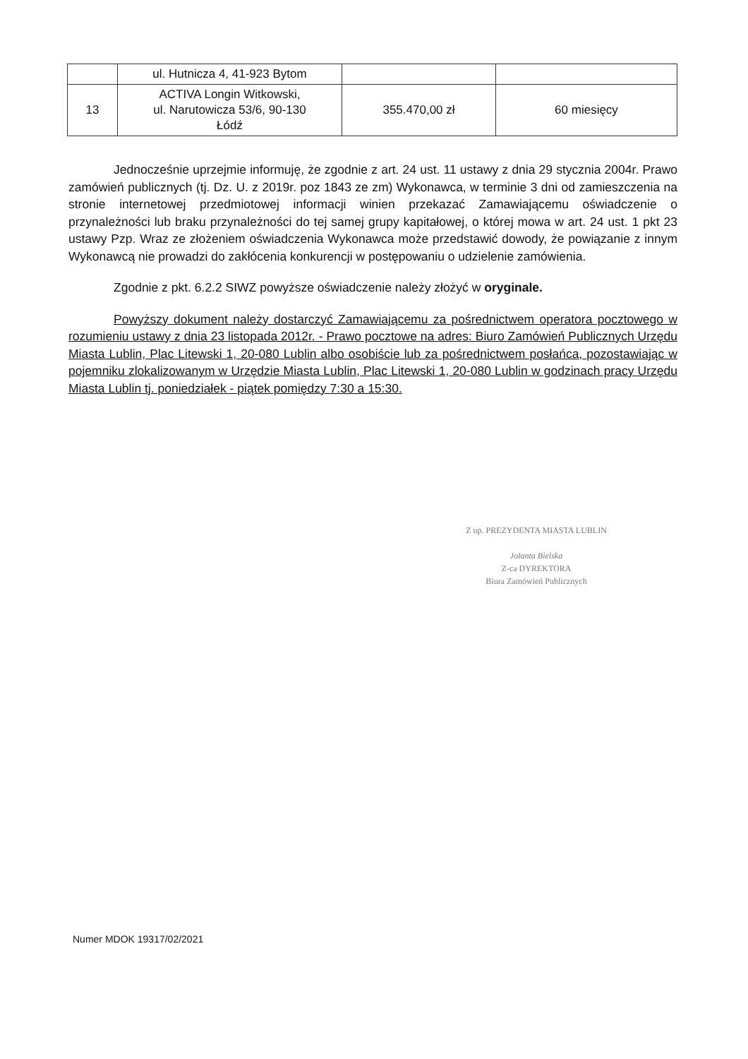| | ul. Hutnicza 4, 41-923 Bytom | | |
| 13 | ACTIVA Longin Witkowski, ul. Narutowicza 53/6, 90-130 Łódź | 355.470,00 zł | 60 miesięcy |
Jednocześnie uprzejmie informuję, że zgodnie z art. 24 ust. 11 ustawy z dnia 29 stycznia 2004r. Prawo zamówień publicznych (tj. Dz. U. z 2019r. poz 1843 ze zm) Wykonawca, w terminie 3 dni od zamieszczenia na stronie internetowej przedmiotowej informacji winien przekazać Zamawiającemu oświadczenie o przynależności lub braku przynależności do tej samej grupy kapitałowej, o której mowa w art. 24 ust. 1 pkt 23 ustawy Pzp. Wraz ze złożeniem oświadczenia Wykonawca może przedstawić dowody, że powiązanie z innym Wykonawcą nie prowadzi do zakłócenia konkurencji w postępowaniu o udzielenie zamówienia.
Zgodnie z pkt. 6.2.2 SIWZ powyższe oświadczenie należy złożyć w oryginale.
Powyższy dokument należy dostarczyć Zamawiającemu za pośrednictwem operatora pocztowego w rozumieniu ustawy z dnia 23 listopada 2012r. - Prawo pocztowe na adres: Biuro Zamówień Publicznych Urzędu Miasta Lublin, Plac Litewski 1, 20-080 Lublin albo osobiście lub za pośrednictwem posłańca, pozostawiając w pojemniku zlokalizowanym w Urzędzie Miasta Lublin, Plac Litewski 1, 20-080 Lublin w godzinach pracy Urzędu Miasta Lublin tj. poniedziałek - piątek pomiędzy 7:30 a 15:30.
Z up. PREZYDENTA MIASTA LUBLIN
Jolanta Bielska
Z-ca DYREKTORA
Biura Zamówień Publicznych
Numer MDOK 19317/02/2021